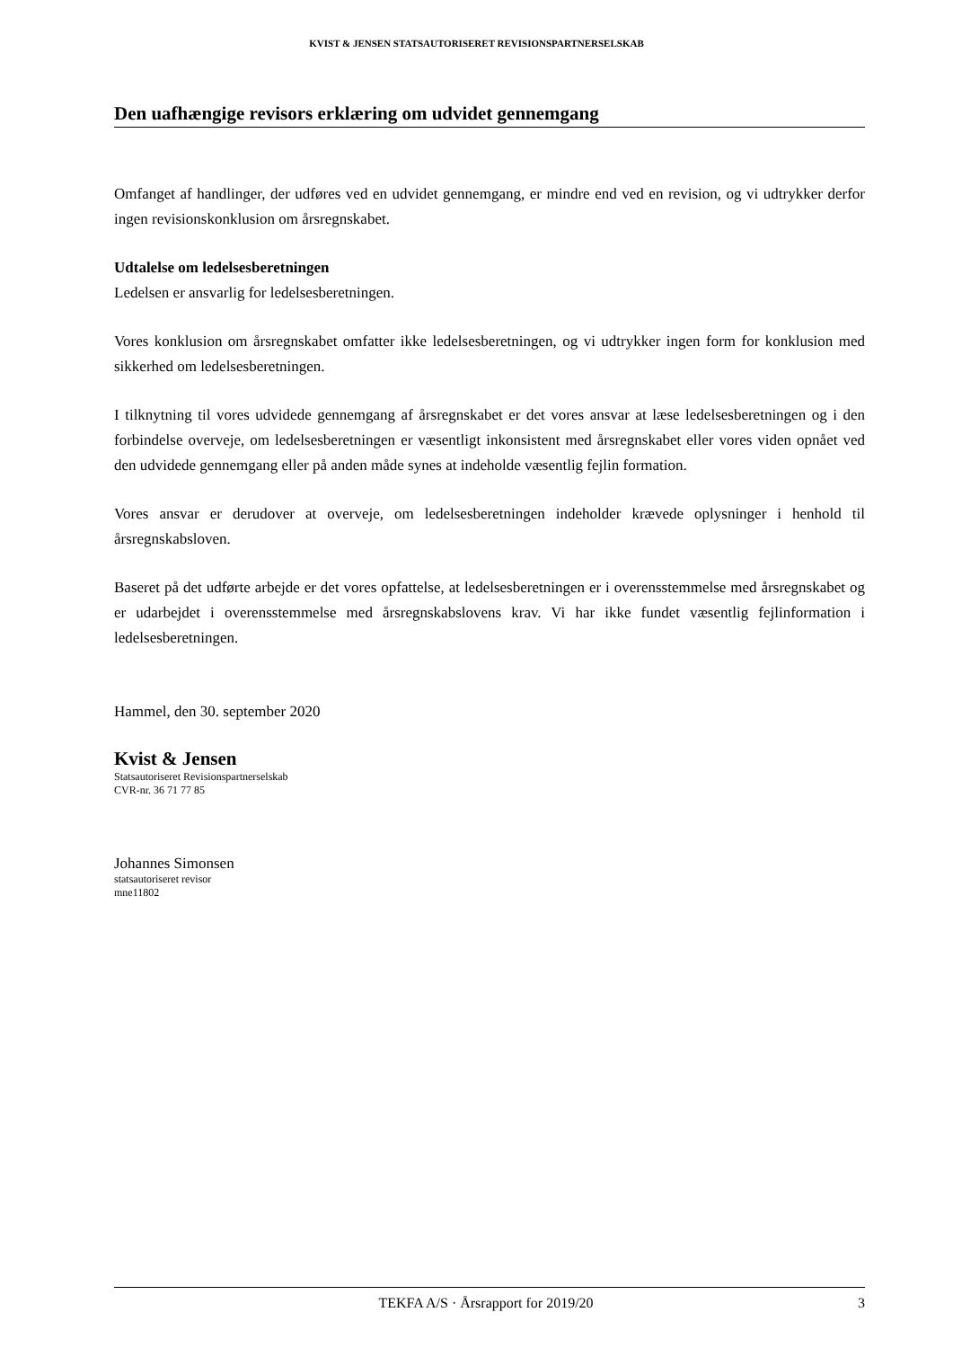KVIST & JENSEN STATSAUTORISERET REVISIONSPARTNERSELSKAB
Den uafhængige revisors erklæring om udvidet gennemgang
Omfanget af handlinger, der udføres ved en udvidet gennemgang, er mindre end ved en revision, og vi udtrykker derfor ingen revisionskonklusion om årsregnskabet.
Udtalelse om ledelsesberetningen
Ledelsen er ansvarlig for ledelsesberetningen.
Vores konklusion om årsregnskabet omfatter ikke ledelsesberetningen, og vi udtrykker ingen form for konklusion med sikkerhed om ledelsesberetningen.
I tilknytning til vores udvidede gennemgang af årsregnskabet er det vores ansvar at læse ledelsesberetningen og i den forbindelse overveje, om ledelsesberetningen er væsentligt inkonsistent med årsregnskabet eller vores viden opnået ved den udvidede gennemgang eller på anden måde synes at indeholde væsentlig fejlin formation.
Vores ansvar er derudover at overveje, om ledelsesberetningen indeholder krævede oplysninger i henhold til årsregnskabsloven.
Baseret på det udførte arbejde er det vores opfattelse, at ledelsesberetningen er i overensstemmelse med årsregnskabet og er udarbejdet i overensstemmelse med årsregnskabslovens krav. Vi har ikke fundet væsentlig fejlinformation i ledelsesberetningen.
Hammel, den 30. september 2020
Kvist & Jensen
Statsautoriseret Revisionspartnerselskab
CVR-nr. 36 71 77 85
Johannes Simonsen
statsautoriseret revisor
mne11802
TEKFA A/S · Årsrapport for 2019/20 3